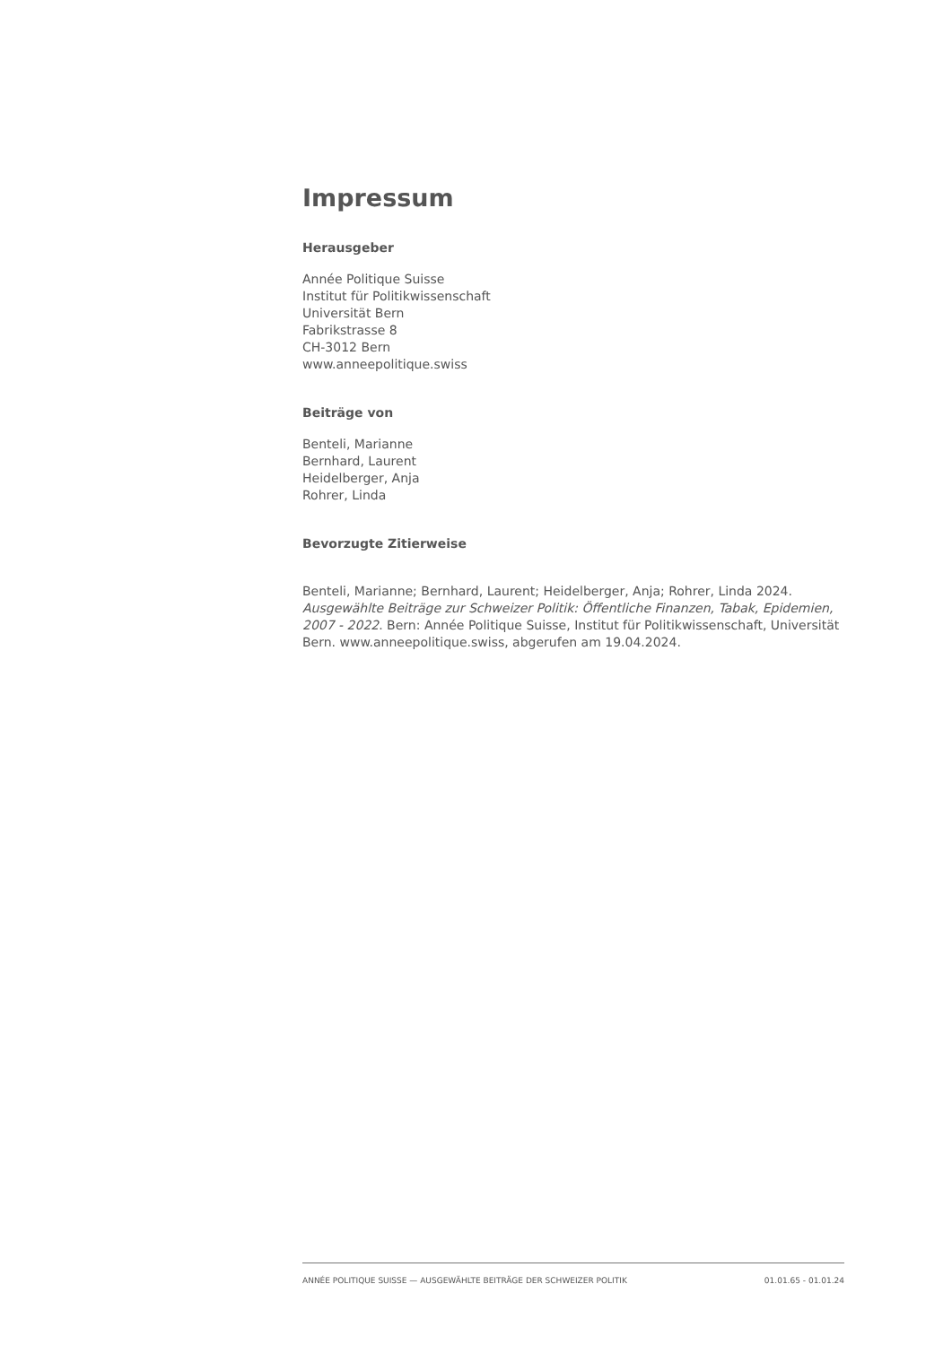Impressum
Herausgeber
Année Politique Suisse
Institut für Politikwissenschaft
Universität Bern
Fabrikstrasse 8
CH-3012 Bern
www.anneepolitique.swiss
Beiträge von
Benteli, Marianne
Bernhard, Laurent
Heidelberger, Anja
Rohrer, Linda
Bevorzugte Zitierweise
Benteli, Marianne; Bernhard, Laurent; Heidelberger, Anja; Rohrer, Linda 2024. Ausgewählte Beiträge zur Schweizer Politik: Öffentliche Finanzen, Tabak, Epidemien, 2007 - 2022. Bern: Année Politique Suisse, Institut für Politikwissenschaft, Universität Bern. www.anneepolitique.swiss, abgerufen am 19.04.2024.
ANNÉE POLITIQUE SUISSE — AUSGEWÄHLTE BEITRÄGE DER SCHWEIZER POLITIK 01.01.65 - 01.01.24